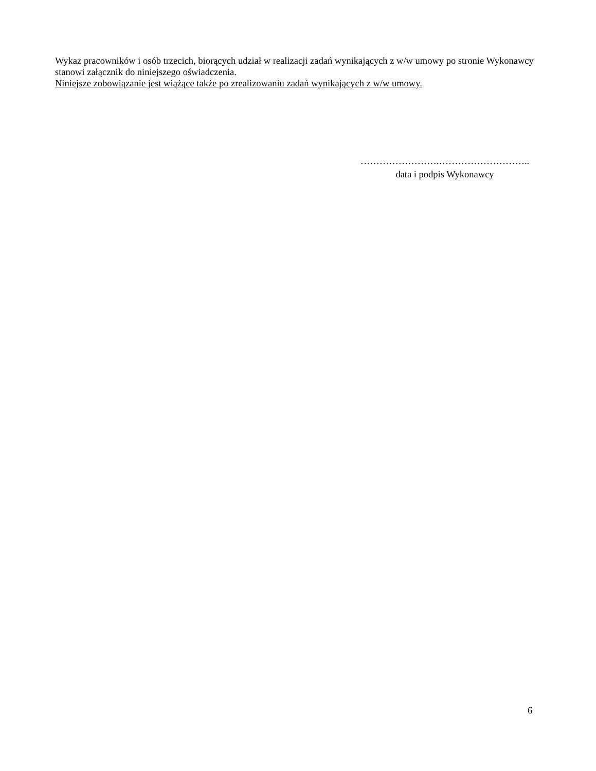Wykaz pracowników i osób trzecich, biorących udział w realizacji zadań wynikających z w/w umowy po stronie Wykonawcy stanowi załącznik do niniejszego oświadczenia.
Niniejsze zobowiązanie jest wiążące także po zrealizowaniu zadań wynikających z w/w umowy.
…………………….………………………..
data i podpis Wykonawcy
6